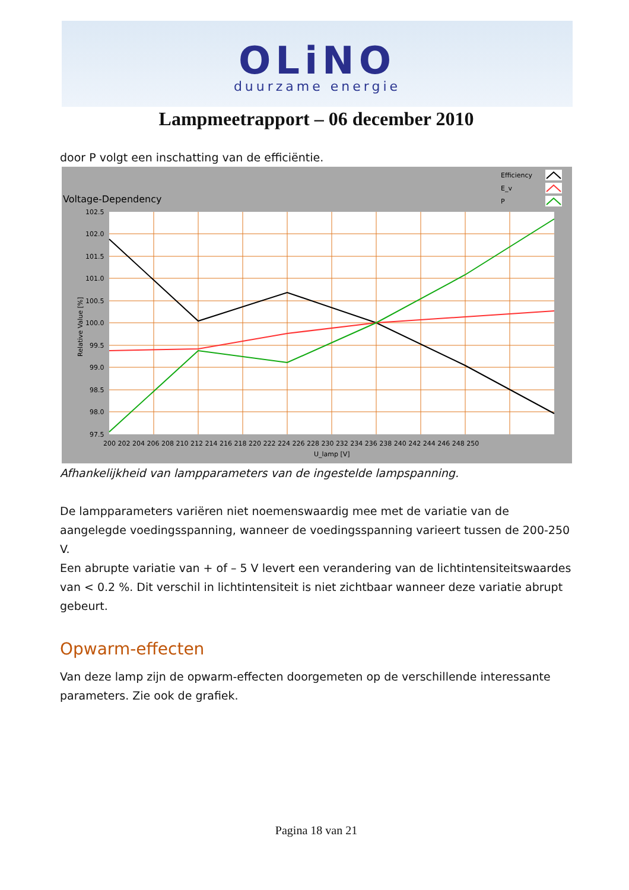OLiNO
duurzame energie
Lampmeetrapport – 06 december 2010
door P volgt een inschatting van de efficiëntie.
Voltage-Dependency
Efficiency
E_v
P
102.5
102.0
101.5
101.0
100.5
100.0
99.5
99.0
98.5
98.0
97.5
200 202 204 206 208 210 212 214 216 218 220 222 224 226 228 230 232 234 236 238 240 242 244 246 248 250
U_lamp [V]
Relative Value [%]
Afhankelijkheid van lampparameters van de ingestelde lampspanning.
De lampparameters variëren niet noemenswaardig mee met de variatie van de aangelegde voedingsspanning, wanneer de voedingsspanning varieert tussen de 200-250 V.
Een abrupte variatie van + of – 5 V levert een verandering van de lichtintensiteitswaardes van < 0.2 %. Dit verschil in lichtintensiteit is niet zichtbaar wanneer deze variatie abrupt gebeurt.
Opwarm-effecten
Van deze lamp zijn de opwarm-effecten doorgemeten op de verschillende interessante parameters. Zie ook de grafiek.
Pagina 18 van 21